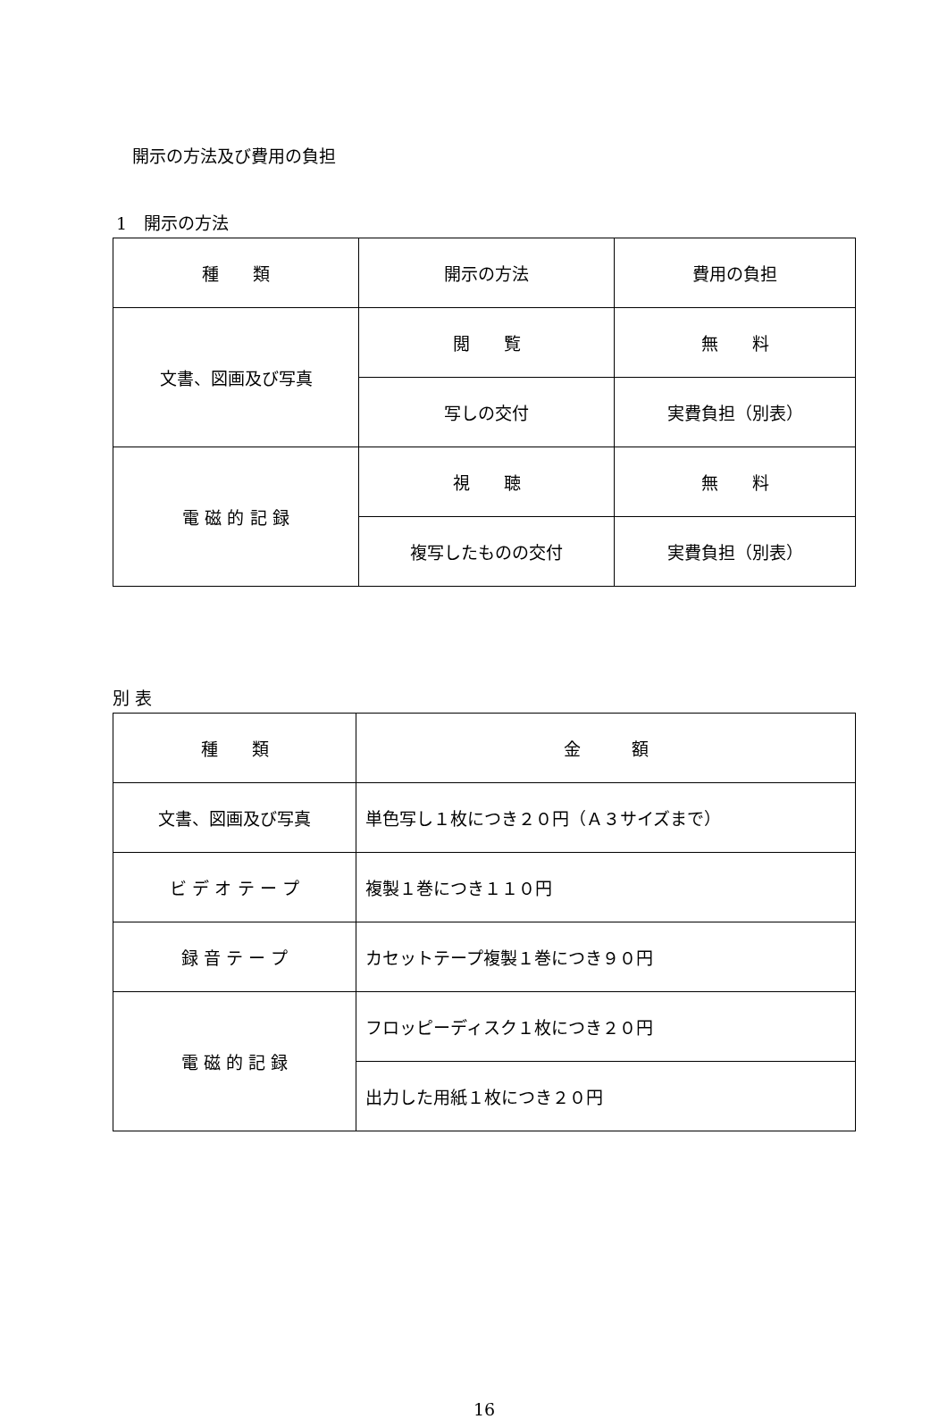開示の方法及び費用の負担
1　開示の方法
| 種 類 | 開示の方法 | 費用の負担 |
| --- | --- | --- |
| 文書、図画及び写真 | 閲 覧 | 無 料 |
| | 写しの交付 | 実費負担（別表） |
| 電 磁 的 記 録 | 視 聴 | 無 料 |
| | 複写したものの交付 | 実費負担（別表） |
別 表
| 種 類 | 金 額 |
| --- | --- |
| 文書、図画及び写真 | 単色写し１枚につき２０円（Ａ３サイズまで） |
| ビ デ オ テ ー プ | 複製１巻につき１１０円 |
| 録 音 テ ー プ | カセットテープ複製１巻につき９０円 |
| 電 磁 的 記 録 | フロッピーディスク１枚につき２０円 |
| | 出力した用紙１枚につき２０円 |
16